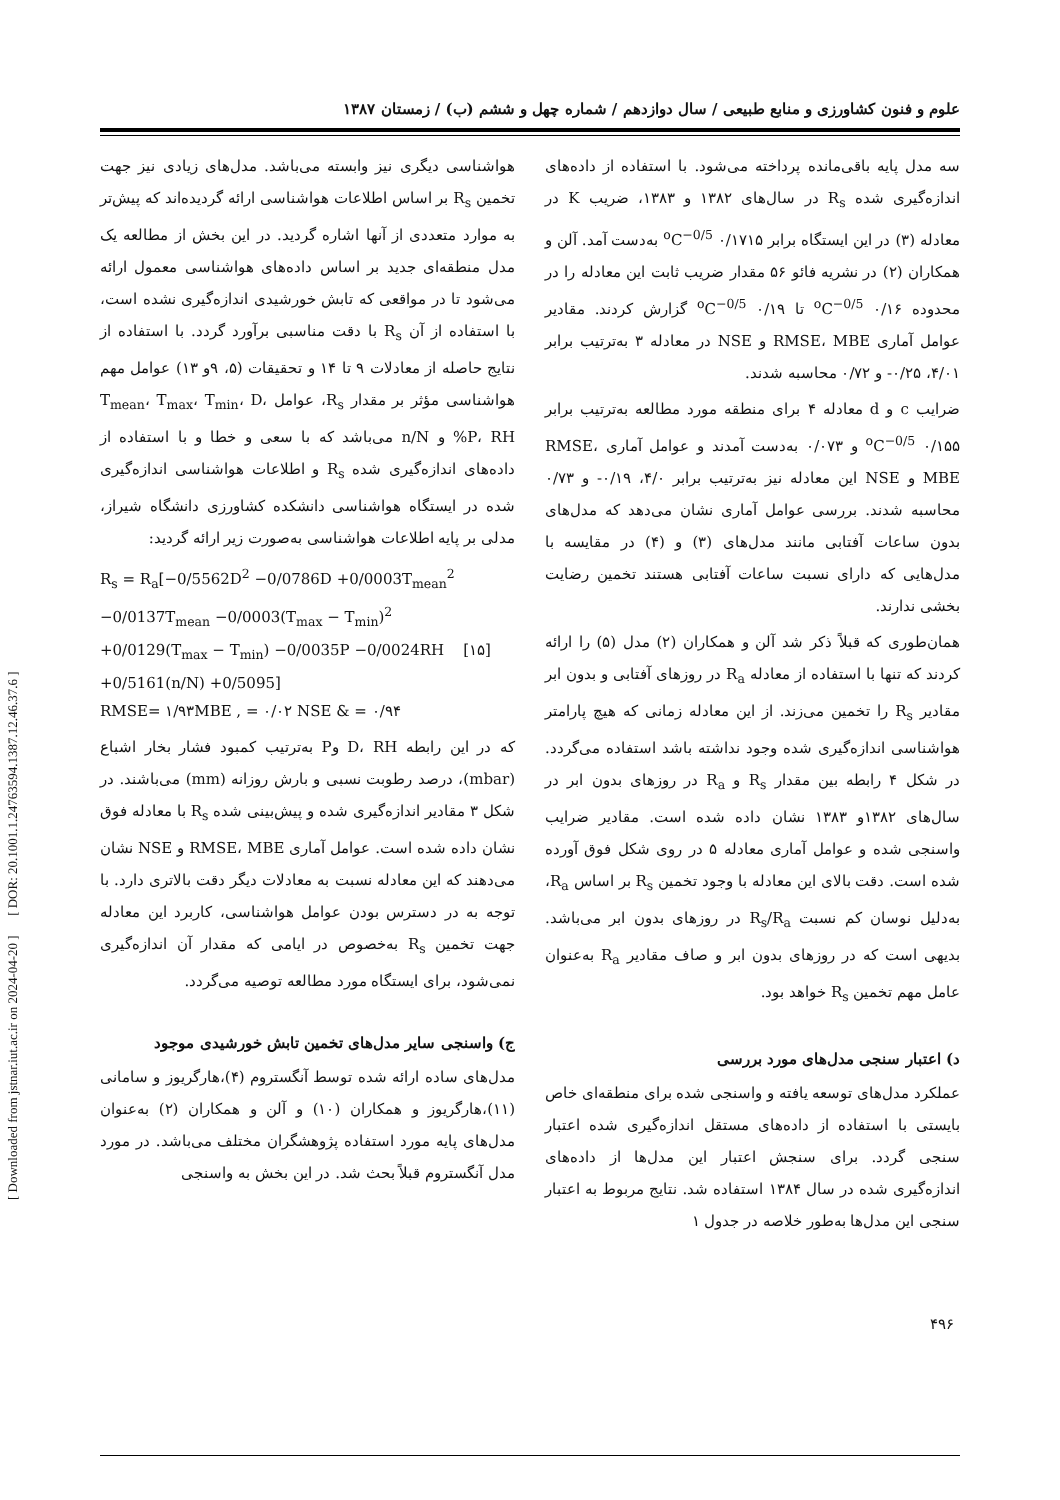علوم و فنون کشاورزی و منابع طبیعی / سال دوازدهم / شماره چهل و ششم (ب) / زمستان ۱۳۸۷
[ Downloaded from jstnar.iut.ac.ir on 2024-04-20 ] [ DOR: 20.1001.1.24763594.1387.12.46.37.6 ]
هواشناسی دیگری نیز وابسته می‌باشد. مدل‌های زیادی نیز جهت تخمین R<sub>s</sub> بر اساس اطلاعات هواشناسی ارائه گردیده‌اند که پیش‌تر به موارد متعددی از آنها اشاره گردید. در این بخش از مطالعه یک مدل منطقه‌ای جدید بر اساس داده‌های هواشناسی معمول ارائه می‌شود تا در مواقعی که تابش خورشیدی اندازه‌گیری نشده است، با استفاده از آن R<sub>s</sub> با دقت مناسبی برآورد گردد. با استفاده از نتایج حاصله از معادلات ۹ تا ۱۴ و تحقیقات (۵، ۹و ۱۳) عوامل مهم هواشناسی مؤثر بر مقدار R<sub>s</sub>، عوامل T<sub>mean</sub>، T<sub>max</sub>، T<sub>min</sub>، D، P، RH% و n/N می‌باشد که با سعی و خطا و با استفاده از داده‌های اندازه‌گیری شده R<sub>s</sub> و اطلاعات هواشناسی اندازه‌گیری شده در ایستگاه هواشناسی دانشکده کشاورزی دانشگاه شیراز، مدلی بر پایه اطلاعات هواشناسی به‌صورت زیر ارائه گردید:
R<sub>s</sub> = R<sub>a</sub>[−0/5562D<sup>2</sup> −0/0786D +0/0003T<sub>mean</sub><sup>2</sup>
−0/0137T<sub>mean</sub> −0/0003(T<sub>max</sub> − T<sub>min</sub>)<sup>2</sup>
+0/0129(T<sub>max</sub> − T<sub>min</sub>) −0/0035P −0/0024RH [۱۵]
+0/5161(n/N) +0/5095]
RMSE= ۱/۹۳MBE , = ۰/۰۲ NSE & = ۰/۹۴
که در این رابطه D، RH وP به‌ترتیب کمبود فشار بخار اشباع (mbar)، درصد رطوبت نسبی و بارش روزانه (mm) می‌باشند. در شکل ۳ مقادیر اندازه‌گیری شده و پیش‌بینی شده R<sub>s</sub> با معادله فوق نشان داده شده است. عوامل آماری RMSE، MBE و NSE نشان می‌دهند که این معادله نسبت به معادلات دیگر دقت بالاتری دارد. با توجه به در دسترس بودن عوامل هواشناسی، کاربرد این معادله جهت تخمین R<sub>s</sub> به‌خصوص در ایامی که مقدار آن اندازه‌گیری نمی‌شود، برای ایستگاه مورد مطالعه توصیه می‌گردد.
ج) واسنجی سایر مدل‌های تخمین تابش خورشیدی موجود
مدل‌های ساده ارائه شده توسط آنگستروم (۴)،هارگریوز و سامانی (۱۱)،هارگریوز و همکاران (۱۰) و آلن و همکاران (۲) به‌عنوان مدل‌های پایه مورد استفاده پژوهشگران مختلف می‌باشد. در مورد مدل آنگستروم قبلاً بحث شد. در این بخش به واسنجی
سه مدل پایه باقی‌مانده پرداخته می‌شود. با استفاده از داده‌های اندازه‌گیری شده R<sub>s</sub> در سال‌های ۱۳۸۲ و ۱۳۸۳، ضریب K در معادله (۳) در این ایستگاه برابر ۰/۱۷۱۵ <sup>o</sup>C<sup>−0/5</sup> به‌دست آمد. آلن و همکاران (۲) در نشریه فائو ۵۶ مقدار ضریب ثابت این معادله را در محدوده ۰/۱۶ <sup>o</sup>C<sup>−0/5</sup> تا ۰/۱۹ <sup>o</sup>C<sup>−0/5</sup> گزارش کردند. مقادیر عوامل آماری RMSE، MBE و NSE در معادله ۳ به‌ترتیب برابر ۴/۰۱، ۰/۲۵- و ۰/۷۲ محاسبه شدند.
ضرایب c و d معادله ۴ برای منطقه مورد مطالعه به‌ترتیب برابر ۰/۱۵۵ <sup>o</sup>C<sup>−0/5</sup> و ۰/۰۷۳ به‌دست آمدند و عوامل آماری RMSE، MBE و NSE این معادله نیز به‌ترتیب برابر ۴/۰، ۰/۱۹- و ۰/۷۳ محاسبه شدند. بررسی عوامل آماری نشان می‌دهد که مدل‌های بدون ساعات آفتابی مانند مدل‌های (۳) و (۴) در مقایسه با مدل‌هایی که دارای نسبت ساعات آفتابی هستند تخمین رضایت بخشی ندارند.
همان‌طوری که قبلاً ذکر شد آلن و همکاران (۲) مدل (۵) را ارائه کردند که تنها با استفاده از معادله R<sub>a</sub> در روزهای آفتابی و بدون ابر مقادیر R<sub>s</sub> را تخمین می‌زند. از این معادله زمانی که هیچ پارامتر هواشناسی اندازه‌گیری شده وجود نداشته باشد استفاده می‌گردد. در شکل ۴ رابطه بین مقدار R<sub>s</sub> و R<sub>a</sub> در روزهای بدون ابر در سال‌های ۱۳۸۲و ۱۳۸۳ نشان داده شده است. مقادیر ضرایب واسنجی شده و عوامل آماری معادله ۵ در روی شکل فوق آورده شده است. دقت بالای این معادله با وجود تخمین R<sub>s</sub> بر اساس R<sub>a</sub>، به‌دلیل نوسان کم نسبت R<sub>s</sub>/R<sub>a</sub> در روزهای بدون ابر می‌باشد. بدیهی است که در روزهای بدون ابر و صاف مقادیر R<sub>a</sub> به‌عنوان عامل مهم تخمین R<sub>s</sub> خواهد بود.
د) اعتبار سنجی مدل‌های مورد بررسی
عملکرد مدل‌های توسعه یافته و واسنجی شده برای منطقه‌ای خاص بایستی با استفاده از داده‌های مستقل اندازه‌گیری شده اعتبار سنجی گردد. برای سنجش اعتبار این مدل‌ها از داده‌های اندازه‌گیری شده در سال ۱۳۸۴ استفاده شد. نتایج مربوط به اعتبار سنجی این مدل‌ها به‌طور خلاصه در جدول ۱
۴۹۶